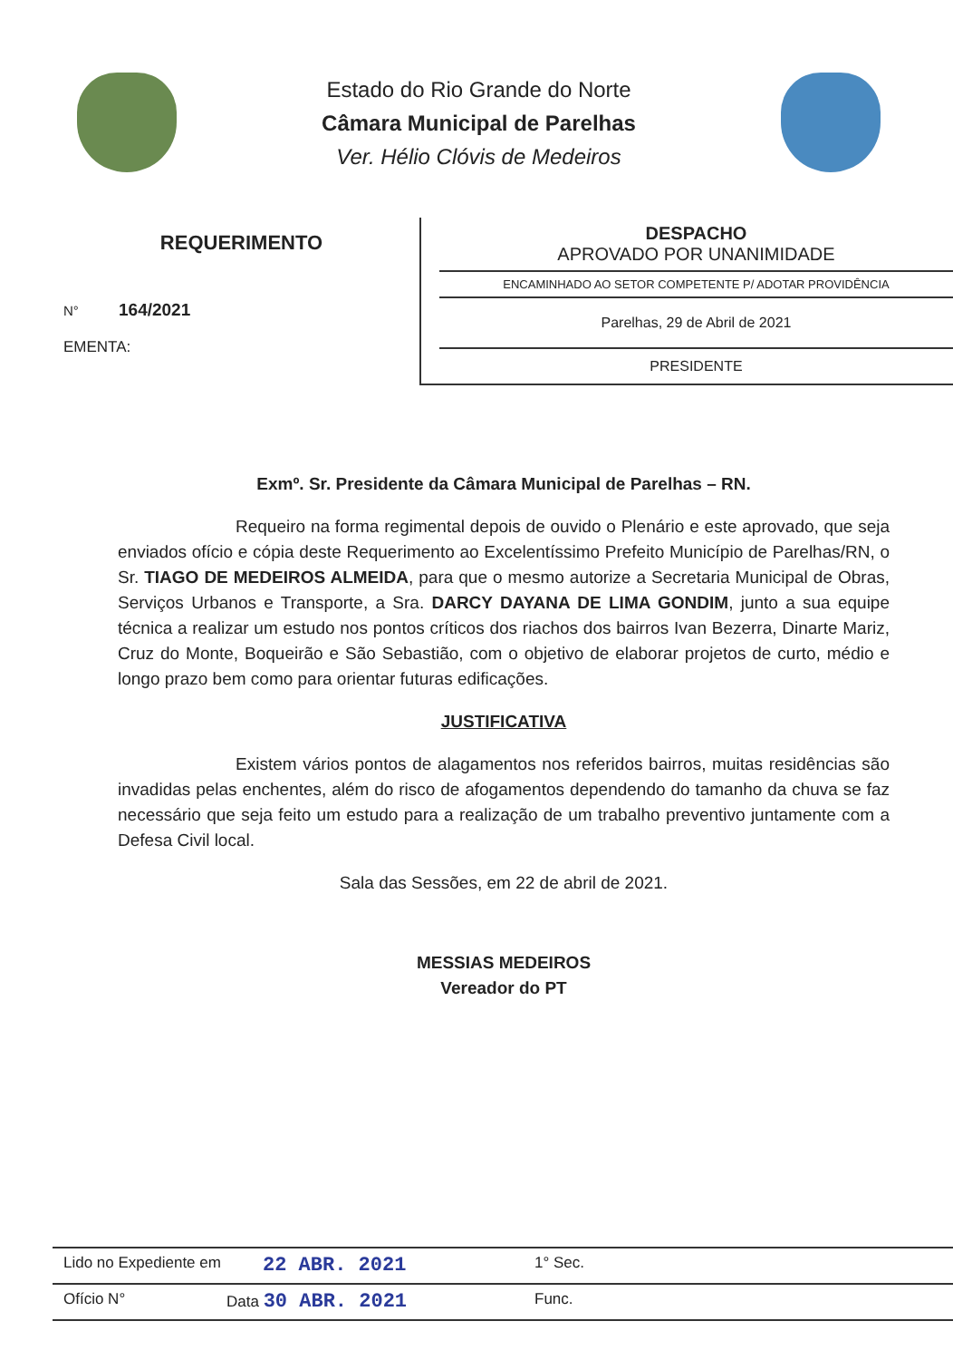Estado do Rio Grande do Norte
Câmara Municipal de Parelhas
Ver. Hélio Clóvis de Medeiros
REQUERIMENTO
N° 164/2021
EMENTA:
DESPACHO
APROVADO POR UNANIMIDADE
ENCAMINHADO AO SETOR COMPETENTE P/ ADOTAR PROVIDÊNCIA
Parelhas, 29 de Abril de 2021
PRESIDENTE
Exmº. Sr. Presidente da Câmara Municipal de Parelhas – RN.
Requeiro na forma regimental depois de ouvido o Plenário e este aprovado, que seja enviados ofício e cópia deste Requerimento ao Excelentíssimo Prefeito Município de Parelhas/RN, o Sr. TIAGO DE MEDEIROS ALMEIDA, para que o mesmo autorize a Secretaria Municipal de Obras, Serviços Urbanos e Transporte, a Sra. DARCY DAYANA DE LIMA GONDIM, junto a sua equipe técnica a realizar um estudo nos pontos críticos dos riachos dos bairros Ivan Bezerra, Dinarte Mariz, Cruz do Monte, Boqueirão e São Sebastião, com o objetivo de elaborar projetos de curto, médio e longo prazo bem como para orientar futuras edificações.
JUSTIFICATIVA
Existem vários pontos de alagamentos nos referidos bairros, muitas residências são invadidas pelas enchentes, além do risco de afogamentos dependendo do tamanho da chuva se faz necessário que seja feito um estudo para a realização de um trabalho preventivo juntamente com a Defesa Civil local.
Sala das Sessões, em 22 de abril de 2021.
MESSIAS MEDEIROS
Vereador do PT
Lido no Expediente em 22 ABR. 2021 1° Sec.
Ofício N° Data 30 ABR. 2021 Func.